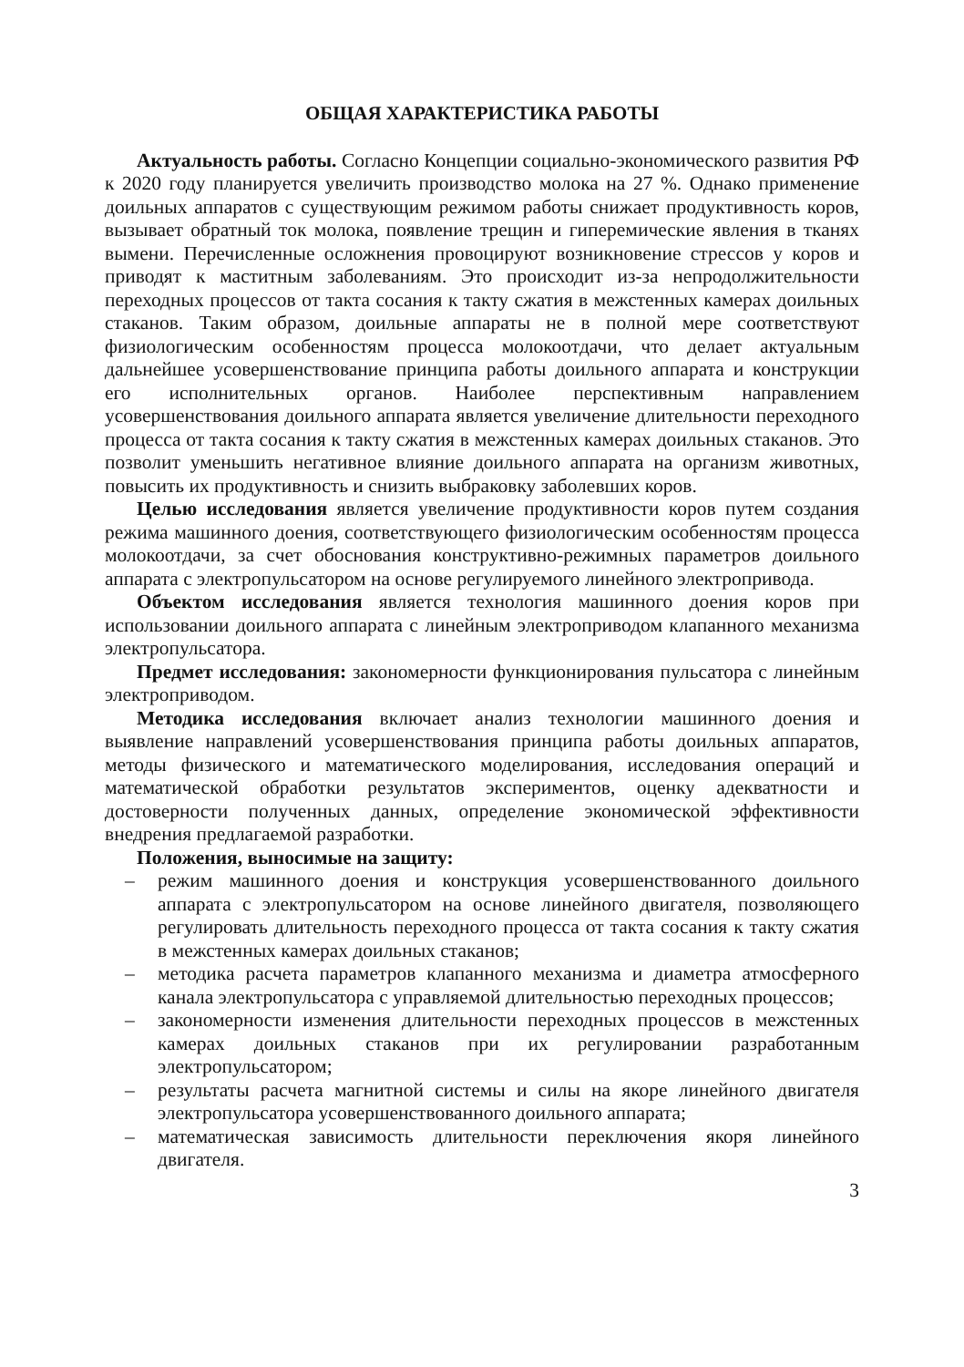ОБЩАЯ ХАРАКТЕРИСТИКА РАБОТЫ
Актуальность работы. Согласно Концепции социально-экономического развития РФ к 2020 году планируется увеличить производство молока на 27 %. Однако применение доильных аппаратов с существующим режимом работы снижает продуктивность коров, вызывает обратный ток молока, появление трещин и гиперемические явления в тканях вымени. Перечисленные осложнения провоцируют возникновение стрессов у коров и приводят к маститным заболеваниям. Это происходит из-за непродолжительности переходных процессов от такта сосания к такту сжатия в межстенных камерах доильных стаканов. Таким образом, доильные аппараты не в полной мере соответствуют физиологическим особенностям процесса молокоотдачи, что делает актуальным дальнейшее усовершенствование принципа работы доильного аппарата и конструкции его исполнительных органов. Наиболее перспективным направлением усовершенствования доильного аппарата является увеличение длительности переходного процесса от такта сосания к такту сжатия в межстенных камерах доильных стаканов. Это позволит уменьшить негативное влияние доильного аппарата на организм животных, повысить их продуктивность и снизить выбраковку заболевших коров.
Целью исследования является увеличение продуктивности коров путем создания режима машинного доения, соответствующего физиологическим особенностям процесса молокоотдачи, за счет обоснования конструктивно-режимных параметров доильного аппарата с электропульсатором на основе регулируемого линейного электропривода.
Объектом исследования является технология машинного доения коров при использовании доильного аппарата с линейным электроприводом клапанного механизма электропульсатора.
Предмет исследования: закономерности функционирования пульсатора с линейным электроприводом.
Методика исследования включает анализ технологии машинного доения и выявление направлений усовершенствования принципа работы доильных аппаратов, методы физического и математического моделирования, исследования операций и математической обработки результатов экспериментов, оценку адекватности и достоверности полученных данных, определение экономической эффективности внедрения предлагаемой разработки.
Положения, выносимые на защиту:
– режим машинного доения и конструкция усовершенствованного доильного аппарата с электропульсатором на основе линейного двигателя, позволяющего регулировать длительность переходного процесса от такта сосания к такту сжатия в межстенных камерах доильных стаканов;
– методика расчета параметров клапанного механизма и диаметра атмосферного канала электропульсатора с управляемой длительностью переходных процессов;
– закономерности изменения длительности переходных процессов в межстенных камерах доильных стаканов при их регулировании разработанным электропульсатором;
– результаты расчета магнитной системы и силы на якоре линейного двигателя электропульсатора усовершенствованного доильного аппарата;
– математическая зависимость длительности переключения якоря линейного двигателя.
3